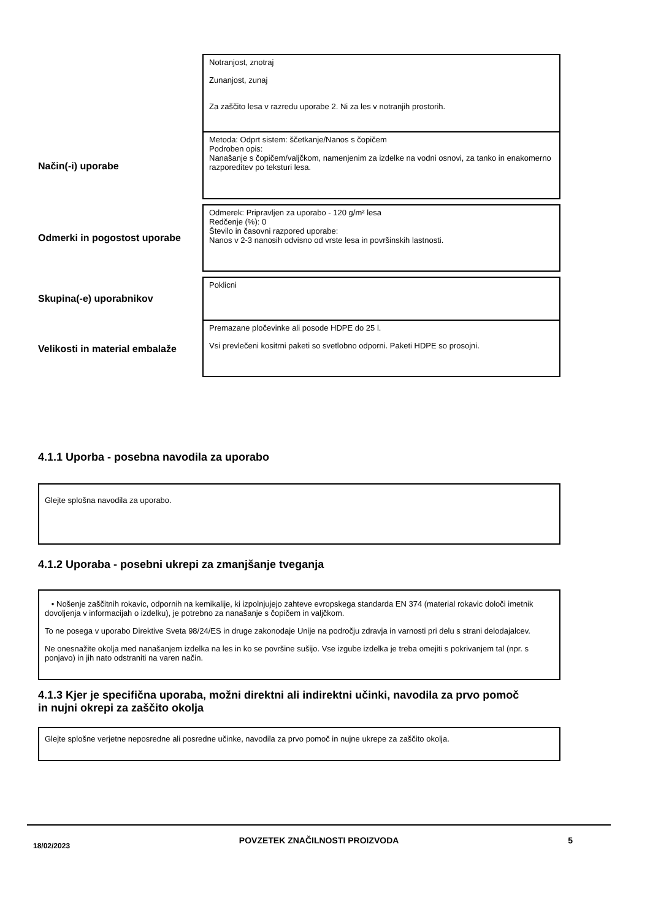Notranjost, znotraj
Zunanjost, zunaj
Za zaščito lesa v razredu uporabe 2. Ni za les v notranjih prostorih.
Način(-i) uporabe
Metoda: Odprt sistem: ščetkanje/Nanos s čopičem
Podroben opis:
Nanašanje s čopičem/valjčkom, namenjenim za izdelke na vodni osnovi, za tanko in enakomerno razporeditev po teksturi lesa.
Odmerki in pogostost uporabe
Odmerek: Pripravljen za uporabo - 120 g/m² lesa
Redčenje (%): 0
Število in časovni razpored uporabe:
Nanos v 2-3 nanosih odvisno od vrste lesa in površinskih lastnosti.
Skupina(-e) uporabnikov
Poklicni
Velikosti in material embalaže
Premazane pločevinke ali posode HDPE do 25 l.
Vsi prevlečeni kositrni paketi so svetlobno odporni. Paketi HDPE so prosojni.
4.1.1 Uporba - posebna navodila za uporabo
Glejte splošna navodila za uporabo.
4.1.2 Uporaba - posebni ukrepi za zmanjšanje tveganja
• Nošenje zaščitnih rokavic, odpornih na kemikalije, ki izpolnjujejo zahteve evropskega standarda EN 374 (material rokavic določi imetnik dovoljenja v informacijah o izdelku), je potrebno za nanašanje s čopičem in valjčkom.
To ne posega v uporabo Direktive Sveta 98/24/ES in druge zakonodaje Unije na področju zdravja in varnosti pri delu s strani delodajalcev.
Ne onesnažite okolja med nanašanjem izdelka na les in ko se površine sušijo. Vse izgube izdelka je treba omejiti s pokrivanjem tal (npr. s ponjavo) in jih nato odstraniti na varen način.
4.1.3 Kjer je specifična uporaba, možni direktni ali indirektni učinki, navodila za prvo pomoč in nujni okrepi za zaščito okolja
Glejte splošne verjetne neposredne ali posredne učinke, navodila za prvo pomoč in nujne ukrepe za zaščito okolja.
18/02/2023 POVZETEK ZNAČILNOSTI PROIZVODA 5